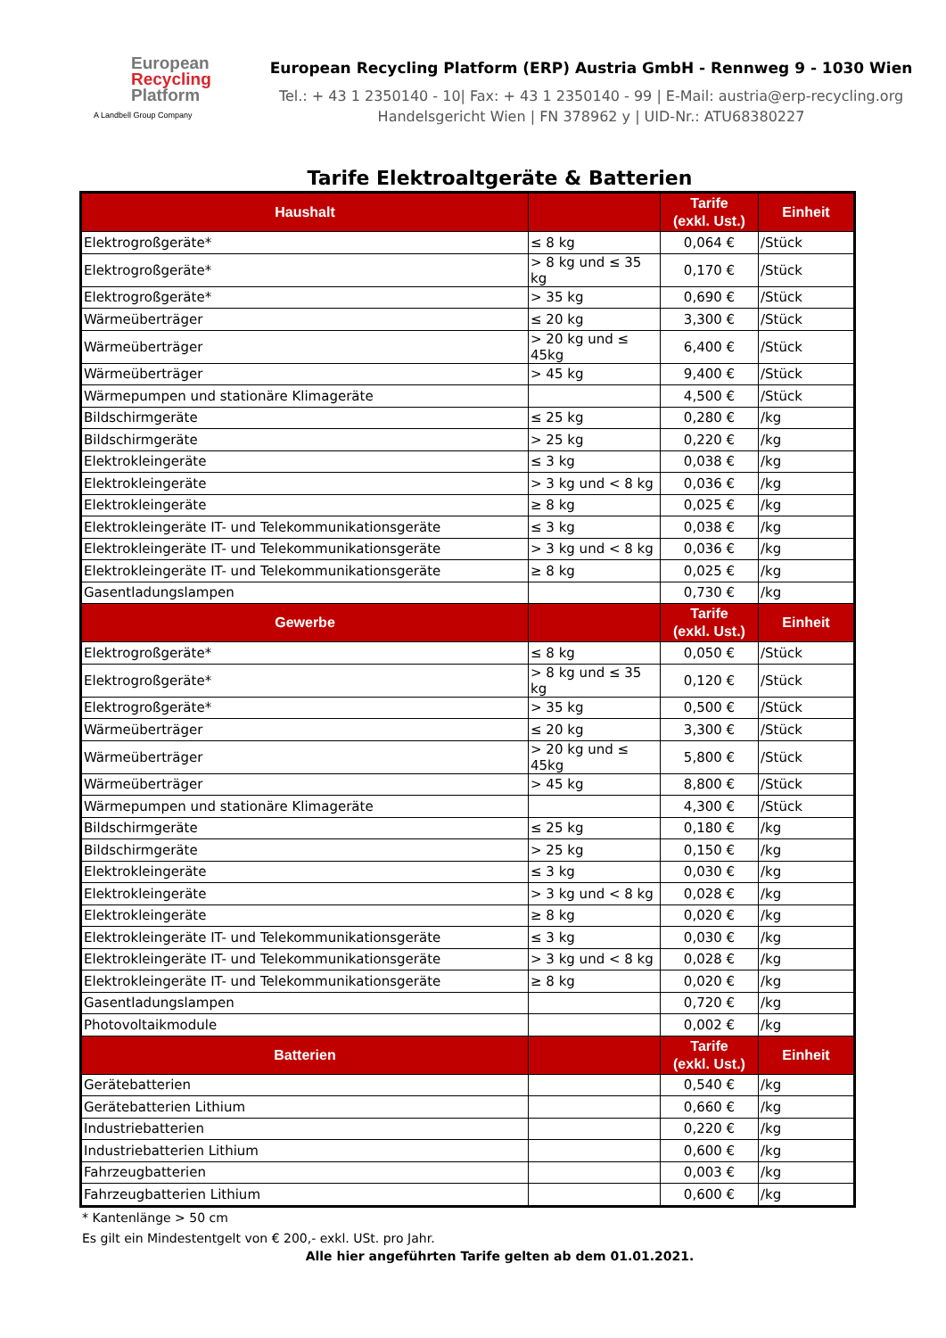European
Recycling
Platform
A Landbell Group Company
European Recycling Platform (ERP) Austria GmbH - Rennweg 9 - 1030 Wien
Tel.: + 43 1 2350140 - 10| Fax: + 43 1 2350140 - 99 | E-Mail: austria@erp-recycling.org
Handelsgericht Wien | FN 378962 y | UID-Nr.: ATU68380227
Tarife Elektroaltgeräte & Batterien
| Haushalt | | Tarife (exkl. Ust.) | Einheit |
| --- | --- | --- | --- |
| Elektrogroßgeräte* | ≤ 8 kg | 0,064 € | /Stück |
| Elektrogroßgeräte* | > 8 kg und ≤ 35 kg | 0,170 € | /Stück |
| Elektrogroßgeräte* | > 35 kg | 0,690 € | /Stück |
| Wärmeüberträger | ≤ 20 kg | 3,300 € | /Stück |
| Wärmeüberträger | > 20 kg und ≤ 45kg | 6,400 € | /Stück |
| Wärmeüberträger | > 45 kg | 9,400 € | /Stück |
| Wärmepumpen und stationäre Klimageräte | | 4,500 € | /Stück |
| Bildschirmgeräte | ≤ 25 kg | 0,280 € | /kg |
| Bildschirmgeräte | > 25 kg | 0,220 € | /kg |
| Elektrokleingeräte | ≤ 3 kg | 0,038 € | /kg |
| Elektrokleingeräte | > 3 kg und < 8 kg | 0,036 € | /kg |
| Elektrokleingeräte | ≥ 8 kg | 0,025 € | /kg |
| Elektrokleingeräte IT- und Telekommunikationsgeräte | ≤ 3 kg | 0,038 € | /kg |
| Elektrokleingeräte IT- und Telekommunikationsgeräte | > 3 kg und < 8 kg | 0,036 € | /kg |
| Elektrokleingeräte IT- und Telekommunikationsgeräte | ≥ 8 kg | 0,025 € | /kg |
| Gasentladungslampen | | 0,730 € | /kg |
| Gewerbe | | Tarife (exkl. Ust.) | Einheit |
| Elektrogroßgeräte* | ≤ 8 kg | 0,050 € | /Stück |
| Elektrogroßgeräte* | > 8 kg und ≤ 35 kg | 0,120 € | /Stück |
| Elektrogroßgeräte* | > 35 kg | 0,500 € | /Stück |
| Wärmeüberträger | ≤ 20 kg | 3,300 € | /Stück |
| Wärmeüberträger | > 20 kg und ≤ 45kg | 5,800 € | /Stück |
| Wärmeüberträger | > 45 kg | 8,800 € | /Stück |
| Wärmepumpen und stationäre Klimageräte | | 4,300 € | /Stück |
| Bildschirmgeräte | ≤ 25 kg | 0,180 € | /kg |
| Bildschirmgeräte | > 25 kg | 0,150 € | /kg |
| Elektrokleingeräte | ≤ 3 kg | 0,030 € | /kg |
| Elektrokleingeräte | > 3 kg und < 8 kg | 0,028 € | /kg |
| Elektrokleingeräte | ≥ 8 kg | 0,020 € | /kg |
| Elektrokleingeräte IT- und Telekommunikationsgeräte | ≤ 3 kg | 0,030 € | /kg |
| Elektrokleingeräte IT- und Telekommunikationsgeräte | > 3 kg und < 8 kg | 0,028 € | /kg |
| Elektrokleingeräte IT- und Telekommunikationsgeräte | ≥ 8 kg | 0,020 € | /kg |
| Gasentladungslampen | | 0,720 € | /kg |
| Photovoltaikmodule | | 0,002 € | /kg |
| Batterien | | Tarife (exkl. Ust.) | Einheit |
| Gerätebatterien | | 0,540 € | /kg |
| Gerätebatterien Lithium | | 0,660 € | /kg |
| Industriebatterien | | 0,220 € | /kg |
| Industriebatterien Lithium | | 0,600 € | /kg |
| Fahrzeugbatterien | | 0,003 € | /kg |
| Fahrzeugbatterien Lithium | | 0,600 € | /kg |
* Kantenlänge > 50 cm
Es gilt ein Mindestentgelt von € 200,- exkl. USt. pro Jahr.
Alle hier angeführten Tarife gelten ab dem 01.01.2021.